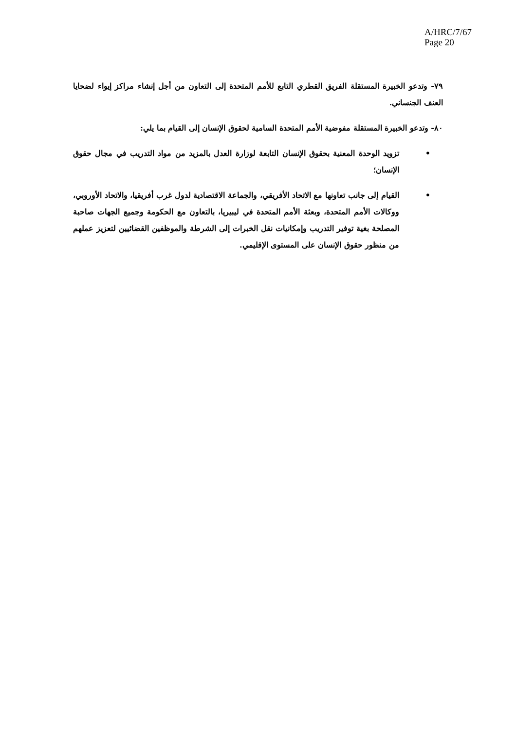A/HRC/7/67
Page 20
٧٩- وتدعو الخبيرة المستقلة الفريق القطري التابع للأمم المتحدة إلى التعاون من أجل إنشاء مراكز إيواء لضحايا العنف الجنساني.
٨٠- وتدعو الخبيرة المستقلة مفوضية الأمم المتحدة السامية لحقوق الإنسان إلى القيام بما يلي:
• تزويد الوحدة المعنية بحقوق الإنسان التابعة لوزارة العدل بالمزيد من مواد التدريب في مجال حقوق الإنسان؛
• القيام إلى جانب تعاونها مع الاتحاد الأفريقي، والجماعة الاقتصادية لدول غرب أفريقيا، والاتحاد الأوروبي، ووكالات الأمم المتحدة، وبعثة الأمم المتحدة في ليبيريا، بالتعاون مع الحكومة وجميع الجهات صاحبة المصلحة بغية توفير التدريب وإمكانيات نقل الخبرات إلى الشرطة والموظفين القضائيين لتعزيز عملهم من منظور حقوق الإنسان على المستوى الإقليمي.